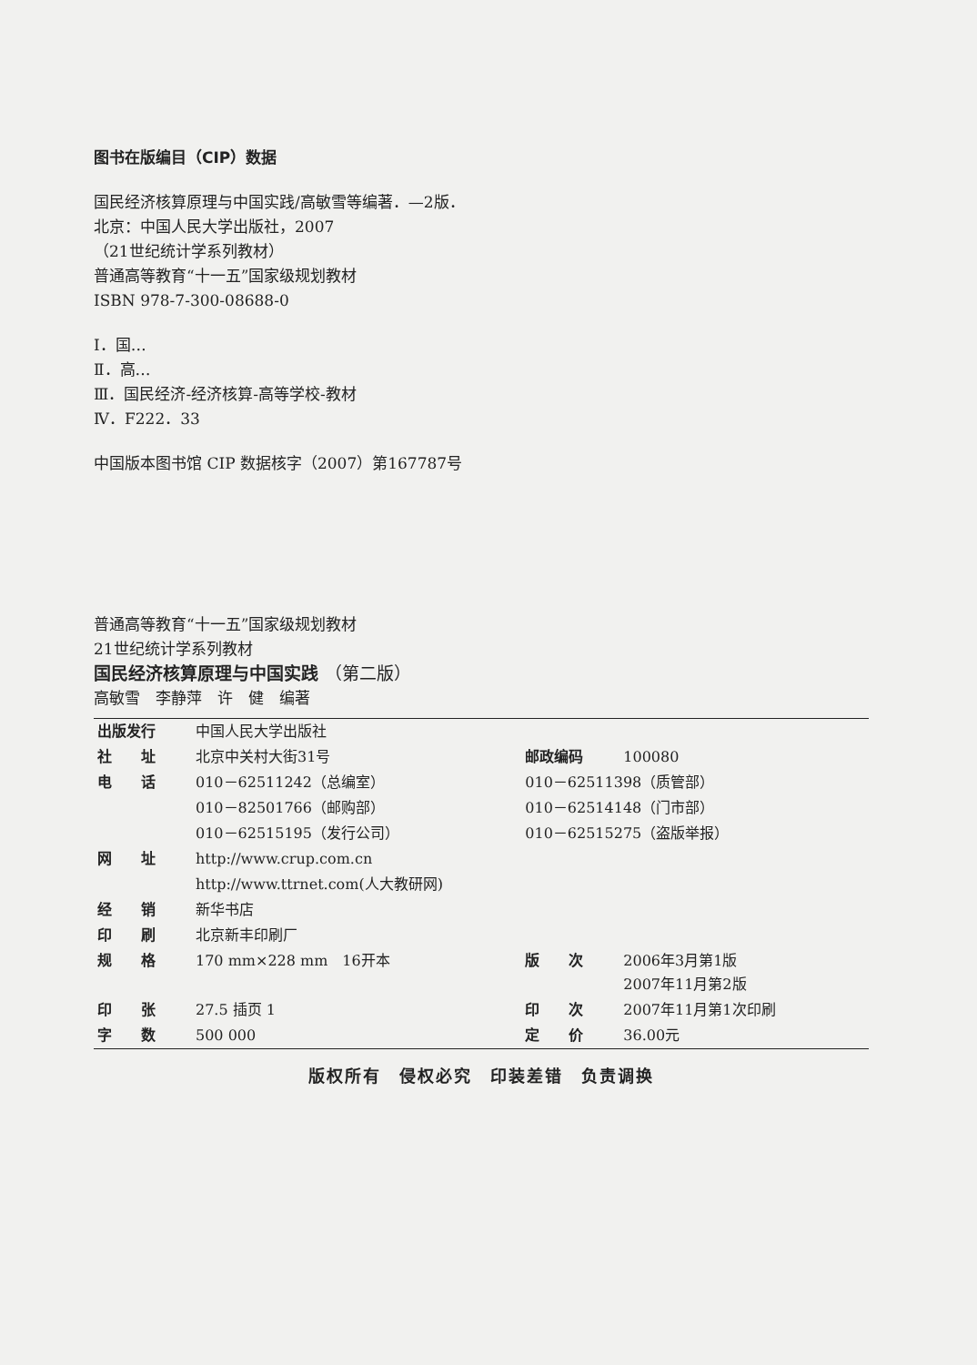图书在版编目（CIP）数据
国民经济核算原理与中国实践/高敏雪等编著．—2版．
北京：中国人民大学出版社，2007
（21世纪统计学系列教材）
普通高等教育“十一五”国家级规划教材
ISBN 978-7-300-08688-0
Ⅰ．国…
Ⅱ．高…
Ⅲ．国民经济-经济核算-高等学校-教材
Ⅳ．F222．33
中国版本图书馆 CIP 数据核字（2007）第167787号
普通高等教育“十一五”国家级规划教材
21世纪统计学系列教材
国民经济核算原理与中国实践 （第二版）
高敏雪　李静萍　许　健　编著
| 出版发行 | 中国人民大学出版社 | | |
| 社 址 | 北京中关村大街31号 | 邮政编码 | 100080 |
| 电 话 | 010－62511242（总编室） | 010－62511398（质管部） | |
| | 010－82501766（邮购部） | 010－62514148（门市部） | |
| | 010－62515195（发行公司） | 010－62515275（盗版举报） | |
| 网 址 | http://www.crup.com.cn | | |
| | http://www.ttrnet.com(人大教研网) | | |
| 经 销 | 新华书店 | | |
| 印 刷 | 北京新丰印刷厂 | | |
| 规 格 | 170 mm×228 mm 16开本 | 版 次 | 2006年3月第1版 2007年11月第2版 |
| 印 张 | 27.5 插页 1 | 印 次 | 2007年11月第1次印刷 |
| 字 数 | 500 000 | 定 价 | 36.00元 |
版权所有　侵权必究　印装差错　负责调换